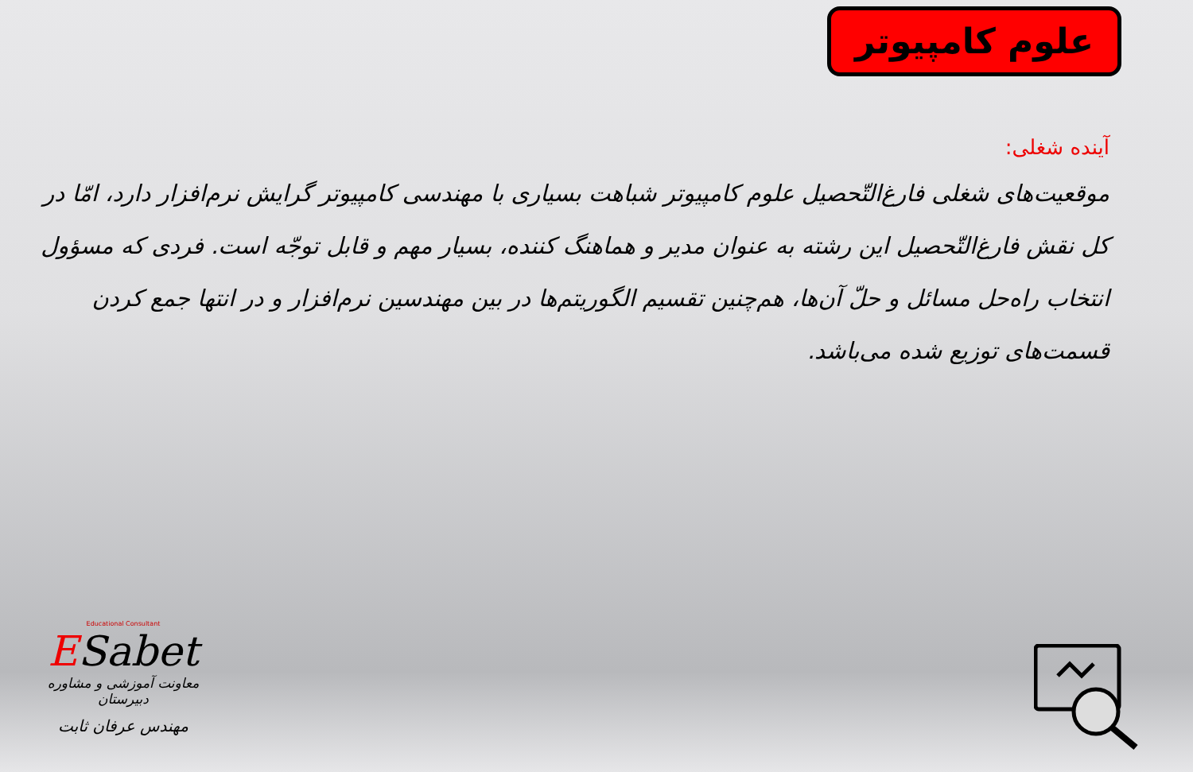علوم کامپیوتر
آینده شغلی:
موقعیت‌های شغلی فارغ‌التّحصیل علوم کامپیوتر شباهت بسیاری با مهندسی کامپیوتر گرایش نرم‌افزار دارد، امّا در کل نقش فارغ‌التّحصیل این رشته به عنوان مدیر و هماهنگ کننده، بسیار مهم و قابل توجّه است. فردی که مسؤول انتخاب راه‌حل مسائل و حلّ آن‌ها، هم‌چنین تقسیم الگوریتم‌ها در بین مهندسین نرم‌افزار و در انتها جمع کردن قسمت‌های توزیع شده می‌باشد.
Educational Consultant
ESabet
معاونت آموزشی و مشاوره دبیرستان
مهندس عرفان ثابت